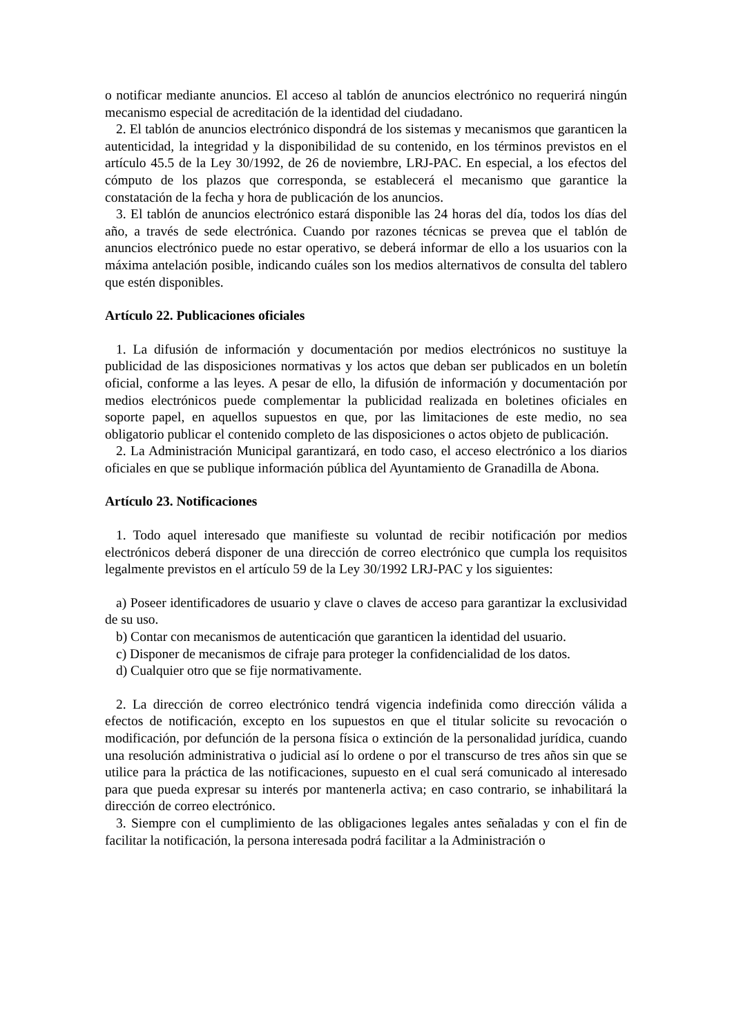o notificar mediante anuncios. El acceso al tablón de anuncios electrónico no requerirá ningún mecanismo especial de acreditación de la identidad del ciudadano.
2. El tablón de anuncios electrónico dispondrá de los sistemas y mecanismos que garanticen la autenticidad, la integridad y la disponibilidad de su contenido, en los términos previstos en el artículo 45.5 de la Ley 30/1992, de 26 de noviembre, LRJ-PAC. En especial, a los efectos del cómputo de los plazos que corresponda, se establecerá el mecanismo que garantice la constatación de la fecha y hora de publicación de los anuncios.
3. El tablón de anuncios electrónico estará disponible las 24 horas del día, todos los días del año, a través de sede electrónica. Cuando por razones técnicas se prevea que el tablón de anuncios electrónico puede no estar operativo, se deberá informar de ello a los usuarios con la máxima antelación posible, indicando cuáles son los medios alternativos de consulta del tablero que estén disponibles.
Artículo 22. Publicaciones oficiales
1. La difusión de información y documentación por medios electrónicos no sustituye la publicidad de las disposiciones normativas y los actos que deban ser publicados en un boletín oficial, conforme a las leyes. A pesar de ello, la difusión de información y documentación por medios electrónicos puede complementar la publicidad realizada en boletines oficiales en soporte papel, en aquellos supuestos en que, por las limitaciones de este medio, no sea obligatorio publicar el contenido completo de las disposiciones o actos objeto de publicación.
2. La Administración Municipal garantizará, en todo caso, el acceso electrónico a los diarios oficiales en que se publique información pública del Ayuntamiento de Granadilla de Abona.
Artículo 23. Notificaciones
1. Todo aquel interesado que manifieste su voluntad de recibir notificación por medios electrónicos deberá disponer de una dirección de correo electrónico que cumpla los requisitos legalmente previstos en el artículo 59 de la Ley 30/1992 LRJ-PAC y los siguientes:
a) Poseer identificadores de usuario y clave o claves de acceso para garantizar la exclusividad de su uso.
b) Contar con mecanismos de autenticación que garanticen la identidad del usuario.
c) Disponer de mecanismos de cifraje para proteger la confidencialidad de los datos.
d) Cualquier otro que se fije normativamente.
2. La dirección de correo electrónico tendrá vigencia indefinida como dirección válida a efectos de notificación, excepto en los supuestos en que el titular solicite su revocación o modificación, por defunción de la persona física o extinción de la personalidad jurídica, cuando una resolución administrativa o judicial así lo ordene o por el transcurso de tres años sin que se utilice para la práctica de las notificaciones, supuesto en el cual será comunicado al interesado para que pueda expresar su interés por mantenerla activa; en caso contrario, se inhabilitará la dirección de correo electrónico.
3. Siempre con el cumplimiento de las obligaciones legales antes señaladas y con el fin de facilitar la notificación, la persona interesada podrá facilitar a la Administración o